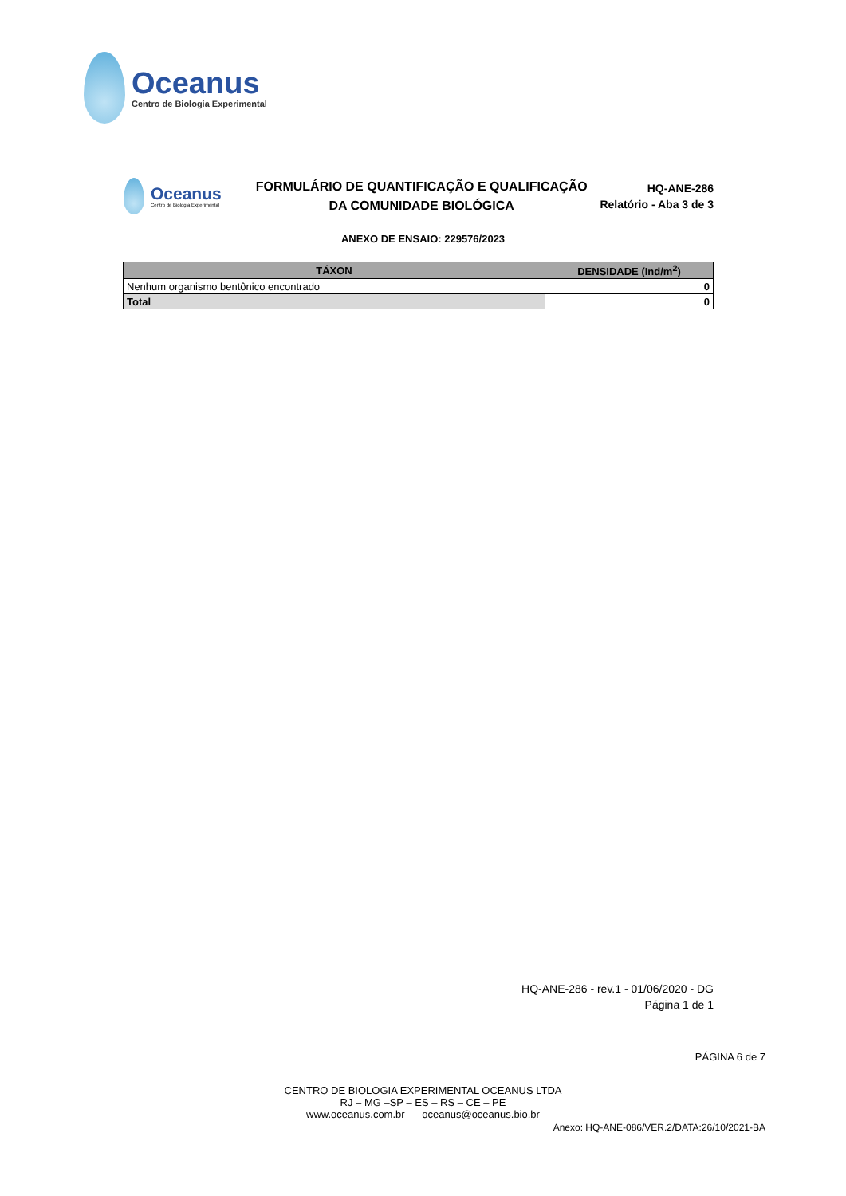Oceanus
Centro de Biologia Experimental
Oceanus
Centro de Biologia Experimental
FORMULÁRIO DE QUANTIFICAÇÃO E QUALIFICAÇÃO
DA COMUNIDADE BIOLÓGICA
HQ-ANE-286
Relatório - Aba 3 de 3
ANEXO DE ENSAIO: 229576/2023
| TÁXON | DENSIDADE (Ind/m<sup>2</sup>) |
| --- | --- |
| Nenhum organismo bentônico encontrado | 0 |
| Total | 0 |
HQ-ANE-286 - rev.1 - 01/06/2020 - DG
Página 1 de 1
PÁGINA 6 de 7
CENTRO DE BIOLOGIA EXPERIMENTAL OCEANUS LTDA
RJ – MG –SP – ES – RS – CE – PE
www.oceanus.com.br oceanus@oceanus.bio.br
Anexo: HQ-ANE-086/VER.2/DATA:26/10/2021-BA